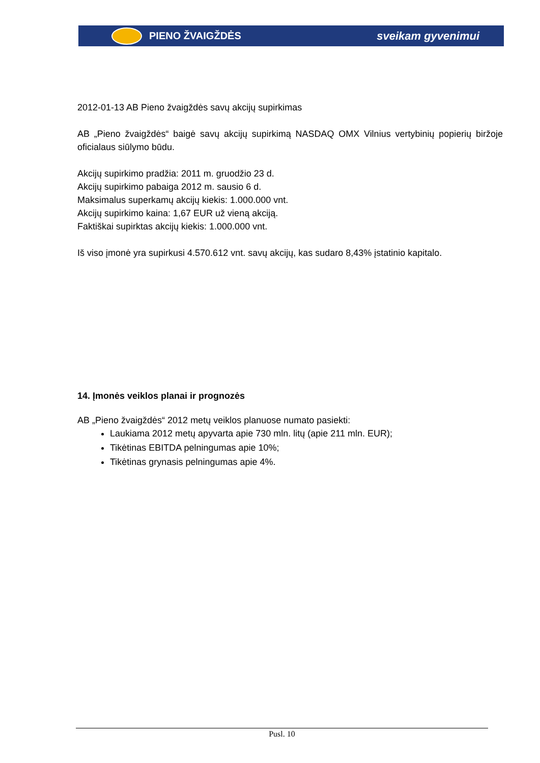PIENO ŽVAIGŽDĖS sveikam gyvenimui
2012-01-13 AB Pieno žvaigždės savų akcijų supirkimas
AB „Pieno žvaigždės“ baigė savų akcijų supirkimą NASDAQ OMX Vilnius vertybinių popierių biržoje oficialaus siūlymo būdu.
Akcijų supirkimo pradžia: 2011 m. gruodžio 23 d.
Akcijų supirkimo pabaiga 2012 m. sausio 6 d.
Maksimalus superkamų akcijų kiekis: 1.000.000 vnt.
Akcijų supirkimo kaina: 1,67 EUR už vieną akciją.
Faktiškai supirktas akcijų kiekis: 1.000.000 vnt.
Iš viso įmonė yra supirkusi 4.570.612 vnt. savų akcijų, kas sudaro 8,43% įstatinio kapitalo.
14. Įmonės veiklos planai ir prognozės
AB „Pieno žvaigždės“ 2012 metų veiklos planuose numato pasiekti:
Laukiama 2012 metų apyvarta apie 730 mln. litų (apie 211 mln. EUR);
Tikėtinas EBITDA pelningumas apie 10%;
Tikėtinas grynasis pelningumas apie 4%.
Pusl. 10